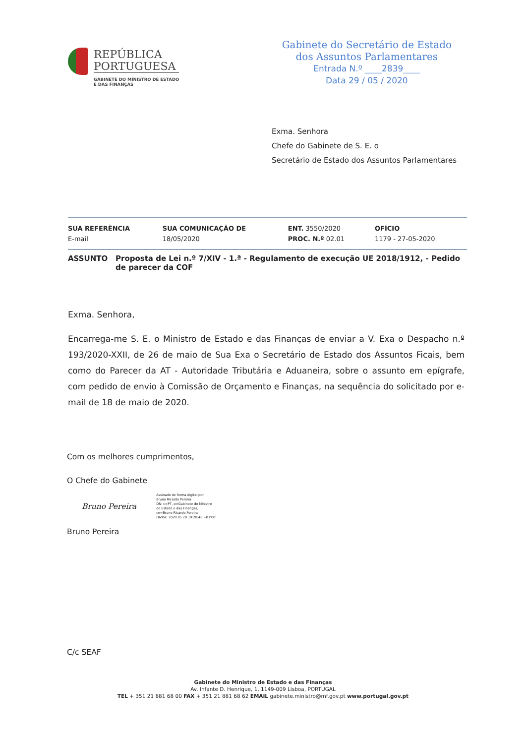REPÚBLICA
PORTUGUESA
GABINETE DO MINISTRO DE ESTADO
E DAS FINANÇAS
Gabinete do Secretário de Estado
dos Assuntos Parlamentares
Entrada N.º ____2839____
Data 29 / 05 / 2020
Exma. Senhora
Chefe do Gabinete de S. E. o
Secretário de Estado dos Assuntos Parlamentares
| SUA REFERÊNCIA E-mail | SUA COMUNICAÇÃO DE 18/05/2020 | ENT. 3550/2020 PROC. N.º 02.01 | OFÍCIO 1179 - 27-05-2020 |
ASSUNTO Proposta de Lei n.º 7/XIV - 1.ª - Regulamento de execução UE 2018/1912, - Pedido de parecer da COF
Exma. Senhora,
Encarrega-me S. E. o Ministro de Estado e das Finanças de enviar a V. Exa o Despacho n.º 193/2020-XXII, de 26 de maio de Sua Exa o Secretário de Estado dos Assuntos Ficais, bem como do Parecer da AT - Autoridade Tributária e Aduaneira, sobre o assunto em epígrafe, com pedido de envio à Comissão de Orçamento e Finanças, na sequência do solicitado por e-mail de 18 de maio de 2020.
Com os melhores cumprimentos,
O Chefe do Gabinete
Bruno Pereira
Assinado de forma digital por
Bruno Ricardo Pereira
DN: c=PT, o=Gabinete do Ministro
de Estado e das Finanças,
cn=Bruno Ricardo Pereira
Dados: 2020.05.28 19:28:46 +01'00'
Bruno Pereira
C/c SEAF
Gabinete do Ministro de Estado e das Finanças
Av. Infante D. Henrique, 1, 1149-009 Lisboa, PORTUGAL
TEL + 351 21 881 68 00 FAX + 351 21 881 68 62 EMAIL gabinete.ministro@mf.gov.pt www.portugal.gov.pt